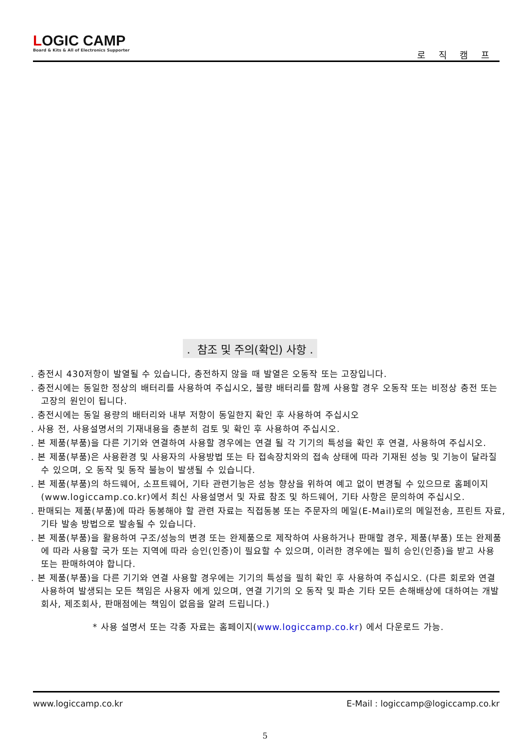LOGIC CAMP
Board & Kits & All of Electronics Supporter
로 직 캠 프
. 참조 및 주의(확인) 사항 .
. 충전시 430저항이 발열될 수 있습니다, 충전하지 않을 때 발열은 오동작 또는 고장입니다.
. 충전시에는 동일한 정상의 배터리를 사용하여 주십시오, 불량 배터리를 함께 사용할 경우 오동작 또는 비정상 충전 또는 고장의 원인이 됩니다.
. 충전시에는 동일 용량의 배터리와 내부 저항이 동일한지 확인 후 사용하여 주십시오
. 사용 전, 사용설명서의 기재내용을 충분히 검토 및 확인 후 사용하여 주십시오.
. 본 제품(부품)을 다른 기기와 연결하여 사용할 경우에는 연결 될 각 기기의 특성을 확인 후 연결, 사용하여 주십시오.
. 본 제품(부품)은 사용환경 및 사용자의 사용방법 또는 타 접속장치와의 접속 상태에 따라 기재된 성능 및 기능이 달라질 수 있으며, 오 동작 및 동작 불능이 발생될 수 있습니다.
. 본 제품(부품)의 하드웨어, 소프트웨어, 기타 관련기능은 성능 향상을 위하여 예고 없이 변경될 수 있으므로 홈페이지(www.logiccamp.co.kr)에서 최신 사용설명서 및 자료 참조 및 하드웨어, 기타 사항은 문의하여 주십시오.
. 판매되는 제품(부품)에 따라 동봉해야 할 관련 자료는 직접동봉 또는 주문자의 메일(E-Mail)로의 메일전송, 프린트 자료, 기타 발송 방법으로 발송될 수 있습니다.
. 본 제품(부품)을 활용하여 구조/성능의 변경 또는 완제품으로 제작하여 사용하거나 판매할 경우, 제품(부품) 또는 완제품에 따라 사용할 국가 또는 지역에 따라 승인(인증)이 필요할 수 있으며, 이러한 경우에는 필히 승인(인증)을 받고 사용 또는 판매하여야 합니다.
. 본 제품(부품)을 다른 기기와 연결 사용할 경우에는 기기의 특성을 필히 확인 후 사용하여 주십시오. (다른 회로와 연결 사용하여 발생되는 모든 책임은 사용자 에게 있으며, 연결 기기의 오 동작 및 파손 기타 모든 손해배상에 대하여는 개발회사, 제조회사, 판매점에는 책임이 없음을 알려 드립니다.)
* 사용 설명서 또는 각종 자료는 홈페이지(www.logiccamp.co.kr) 에서 다운로드 가능.
www.logiccamp.co.kr E-Mail : logiccamp@logiccamp.co.kr
5